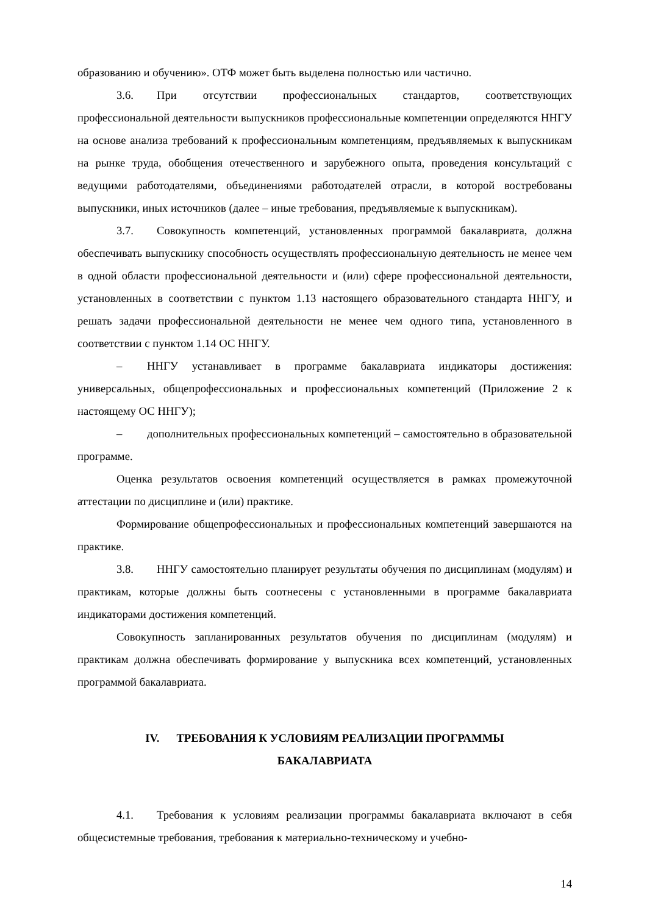образованию и обучению». ОТФ может быть выделена полностью или частично.
3.6. При отсутствии профессиональных стандартов, соответствующих профессиональной деятельности выпускников профессиональные компетенции определяются ННГУ на основе анализа требований к профессиональным компетенциям, предъявляемых к выпускникам на рынке труда, обобщения отечественного и зарубежного опыта, проведения консультаций с ведущими работодателями, объединениями работодателей отрасли, в которой востребованы выпускники, иных источников (далее – иные требования, предъявляемые к выпускникам).
3.7. Совокупность компетенций, установленных программой бакалавриата, должна обеспечивать выпускнику способность осуществлять профессиональную деятельность не менее чем в одной области профессиональной деятельности и (или) сфере профессиональной деятельности, установленных в соответствии с пунктом 1.13 настоящего образовательного стандарта ННГУ, и решать задачи профессиональной деятельности не менее чем одного типа, установленного в соответствии с пунктом 1.14 ОС ННГУ.
– ННГУ устанавливает в программе бакалавриата индикаторы достижения: универсальных, общепрофессиональных и профессиональных компетенций (Приложение 2 к настоящему ОС ННГУ);
– дополнительных профессиональных компетенций – самостоятельно в образовательной программе.
Оценка результатов освоения компетенций осуществляется в рамках промежуточной аттестации по дисциплине и (или) практике.
Формирование общепрофессиональных и профессиональных компетенций завершаются на практике.
3.8. ННГУ самостоятельно планирует результаты обучения по дисциплинам (модулям) и практикам, которые должны быть соотнесены с установленными в программе бакалавриата индикаторами достижения компетенций.
Совокупность запланированных результатов обучения по дисциплинам (модулям) и практикам должна обеспечивать формирование у выпускника всех компетенций, установленных программой бакалавриата.
IV. ТРЕБОВАНИЯ К УСЛОВИЯМ РЕАЛИЗАЦИИ ПРОГРАММЫ
БАКАЛАВРИАТА
4.1. Требования к условиям реализации программы бакалавриата включают в себя общесистемные требования, требования к материально-техническому и учебно-
14